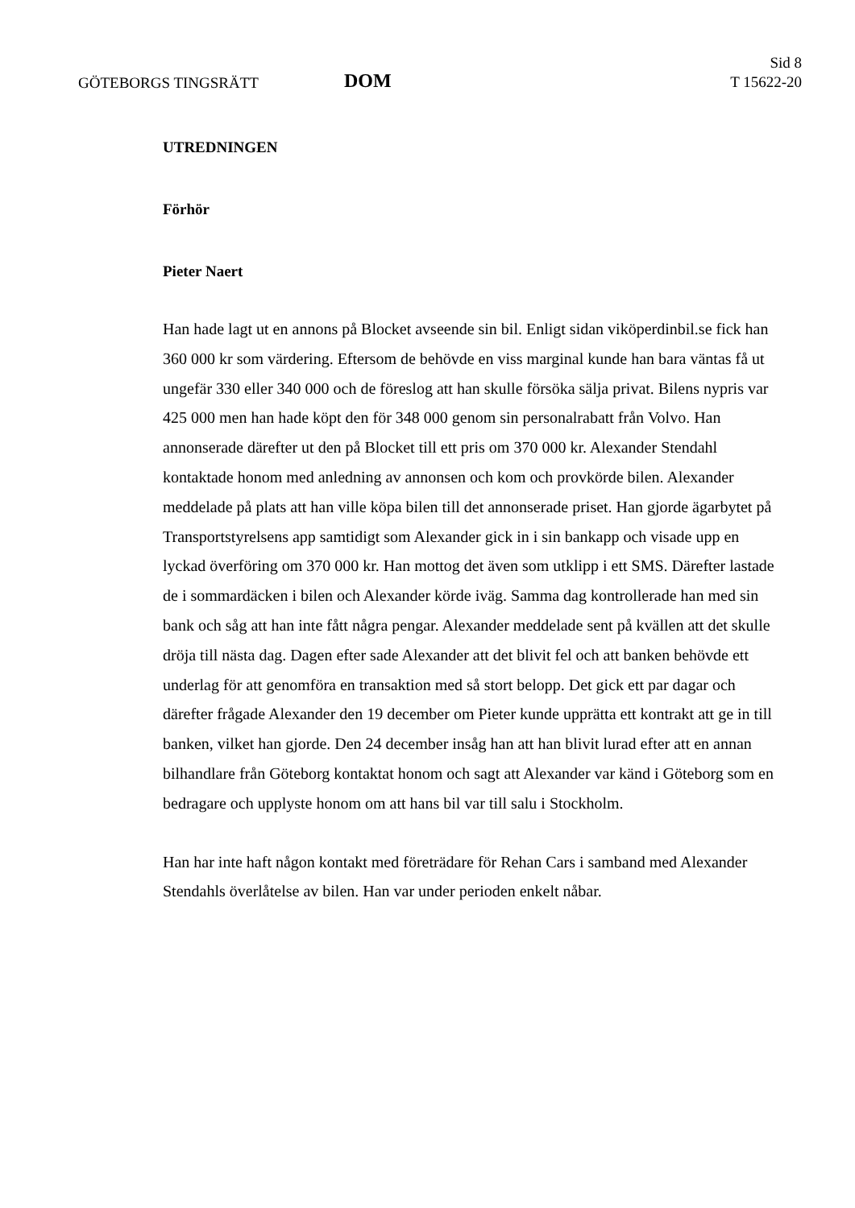GÖTEBORGS TINGSRÄTT
DOM
Sid 8
T 15622-20
UTREDNINGEN
Förhör
Pieter Naert
Han hade lagt ut en annons på Blocket avseende sin bil. Enligt sidan viköperdinbil.se fick han 360 000 kr som värdering. Eftersom de behövde en viss marginal kunde han bara väntas få ut ungefär 330 eller 340 000 och de föreslog att han skulle försöka sälja privat. Bilens nypris var 425 000 men han hade köpt den för 348 000 genom sin personalrabatt från Volvo. Han annonserade därefter ut den på Blocket till ett pris om 370 000 kr. Alexander Stendahl kontaktade honom med anledning av annonsen och kom och provkörde bilen. Alexander meddelade på plats att han ville köpa bilen till det annonserade priset. Han gjorde ägarbytet på Transportstyrelsens app samtidigt som Alexander gick in i sin bankapp och visade upp en lyckad överföring om 370 000 kr. Han mottog det även som utklipp i ett SMS. Därefter lastade de i sommardäcken i bilen och Alexander körde iväg. Samma dag kontrollerade han med sin bank och såg att han inte fått några pengar. Alexander meddelade sent på kvällen att det skulle dröja till nästa dag. Dagen efter sade Alexander att det blivit fel och att banken behövde ett underlag för att genomföra en transaktion med så stort belopp. Det gick ett par dagar och därefter frågade Alexander den 19 december om Pieter kunde upprätta ett kontrakt att ge in till banken, vilket han gjorde. Den 24 december insåg han att han blivit lurad efter att en annan bilhandlare från Göteborg kontaktat honom och sagt att Alexander var känd i Göteborg som en bedragare och upplyste honom om att hans bil var till salu i Stockholm.
Han har inte haft någon kontakt med företrädare för Rehan Cars i samband med Alexander Stendahls överlåtelse av bilen. Han var under perioden enkelt nåbar.